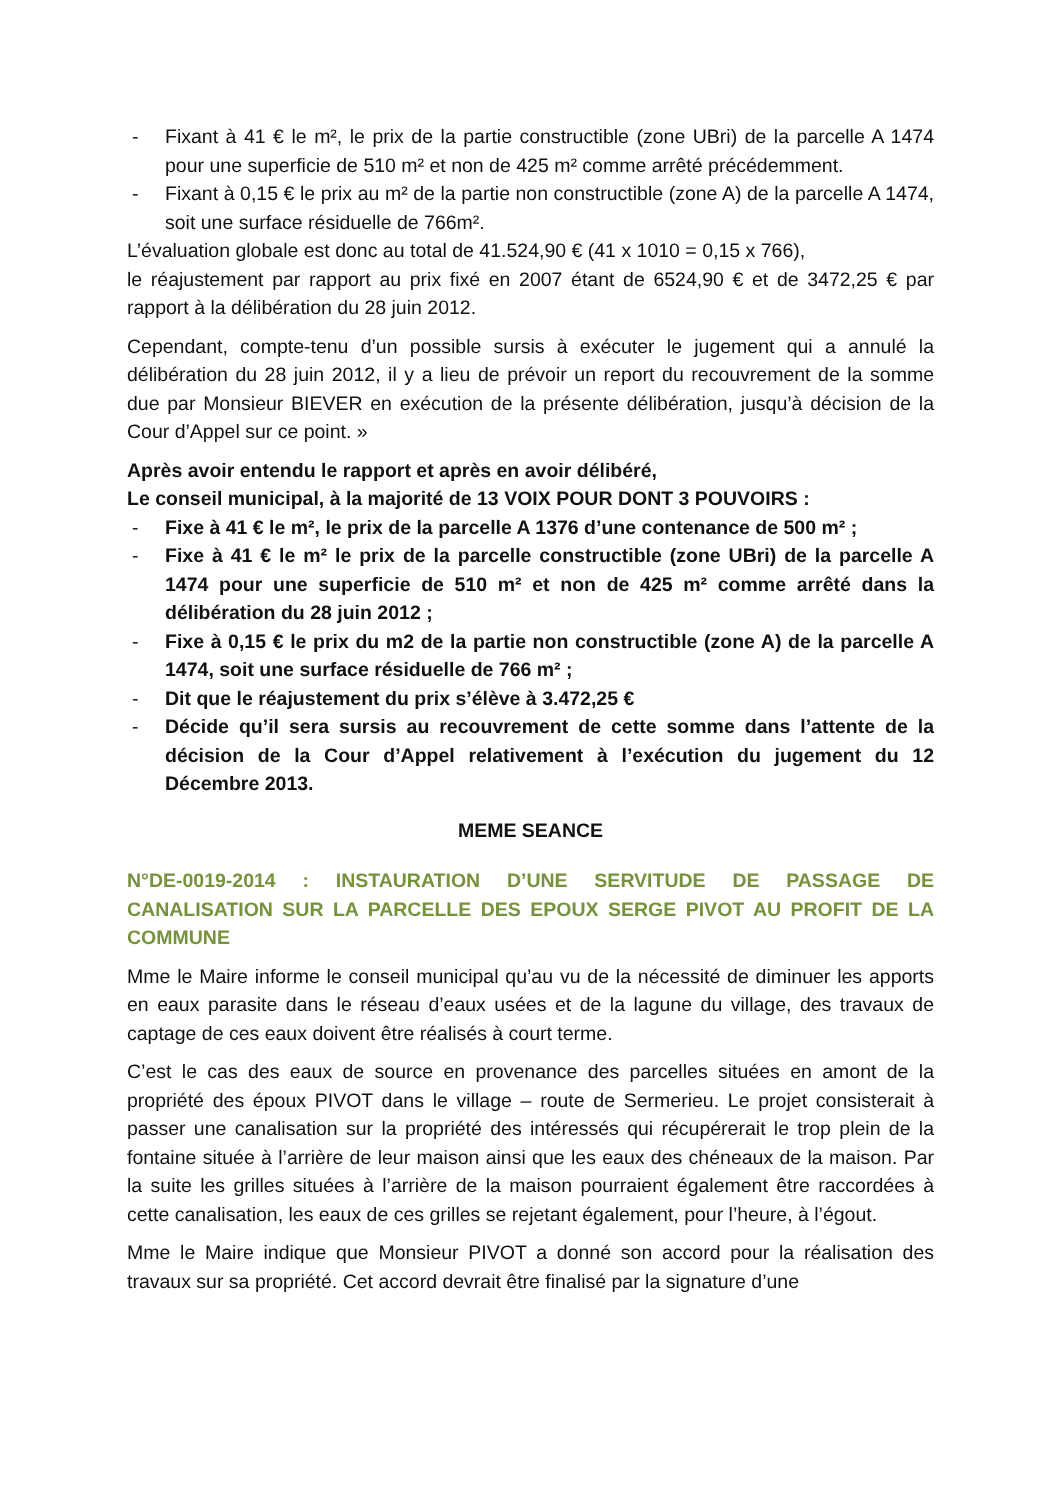- Fixant à 41 € le m², le prix de la partie constructible (zone UBri) de la parcelle A 1474 pour une superficie de 510 m² et non de 425 m² comme arrêté précédemment.
- Fixant à 0,15 € le prix au m² de la partie non constructible (zone A) de la parcelle A 1474, soit une surface résiduelle de 766m².
L’évaluation globale est donc au total de 41.524,90 € (41 x 1010 = 0,15 x 766),
le réajustement par rapport au prix fixé en 2007 étant de 6524,90 € et de 3472,25 € par rapport à la délibération du 28 juin 2012.
Cependant, compte-tenu d’un possible sursis à exécuter le jugement qui a annulé la délibération du 28 juin 2012, il y a lieu de prévoir un report du recouvrement de la somme due par Monsieur BIEVER en exécution de la présente délibération, jusqu’à décision de la Cour d’Appel sur ce point. »
Après avoir entendu le rapport et après en avoir délibéré,
Le conseil municipal, à la majorité de 13 VOIX POUR DONT 3 POUVOIRS :
- Fixe à 41 € le m², le prix de la parcelle A 1376 d’une contenance de 500 m² ;
- Fixe à 41 € le m² le prix de la parcelle constructible (zone UBri) de la parcelle A 1474 pour une superficie de 510 m² et non de 425 m² comme arrêté dans la délibération du 28 juin 2012 ;
- Fixe à 0,15 € le prix du m2 de la partie non constructible (zone A) de la parcelle A 1474, soit une surface résiduelle de 766 m² ;
- Dit que le réajustement du prix s’élève à 3.472,25 €
- Décide qu’il sera sursis au recouvrement de cette somme dans l’attente de la décision de la Cour d’Appel relativement à l’exécution du jugement du 12 Décembre 2013.
MEME SEANCE
N°DE-0019-2014 : INSTAURATION D’UNE SERVITUDE DE PASSAGE DE CANALISATION SUR LA PARCELLE DES EPOUX SERGE PIVOT AU PROFIT DE LA COMMUNE
Mme le Maire informe le conseil municipal qu’au vu de la nécessité de diminuer les apports en eaux parasite dans le réseau d’eaux usées et de la lagune du village, des travaux de captage de ces eaux doivent être réalisés à court terme.
C’est le cas des eaux de source en provenance des parcelles situées en amont de la propriété des époux PIVOT dans le village – route de Sermerieu. Le projet consisterait à passer une canalisation sur la propriété des intéressés qui récupérerait le trop plein de la fontaine située à l’arrière de leur maison ainsi que les eaux des chéneaux de la maison. Par la suite les grilles situées à l’arrière de la maison pourraient également être raccordées à cette canalisation, les eaux de ces grilles se rejetant également, pour l’heure, à l’égout.
Mme le Maire indique que Monsieur PIVOT a donné son accord pour la réalisation des travaux sur sa propriété. Cet accord devrait être finalisé par la signature d’une